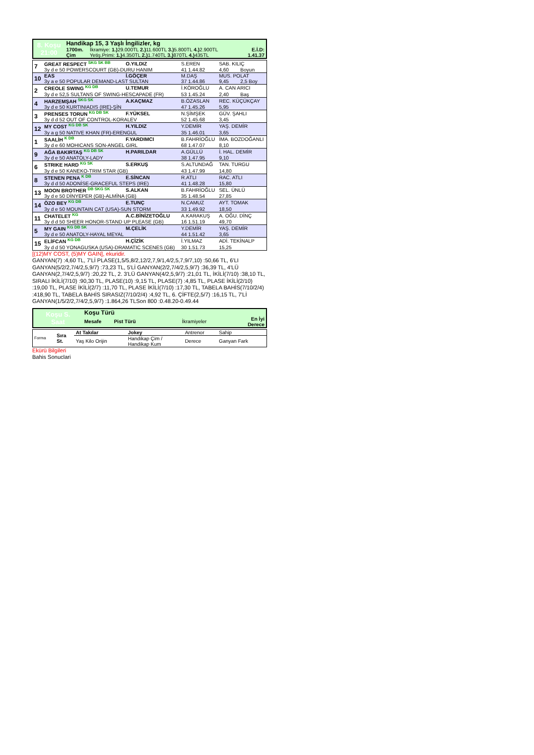| 8. Koşu 21:00 | Handikap 15, 3 Yaşlı İngilizler, kg | | |
| | 1700m. | İkramiye: 1.) 29.000TL 2.) 11.600TL 3.) 5.800TL 4.) 2.900TL | E.İ.D: |
| | Çim | Yetiş.Primi: 1.) 4.350TL 2.) 1.740TL 3.) 870TL 4.) 435TL | 1.41.37 |
| 7 | GREAT RESPECT SKG SK BB | O.YILDIZ | S.EREN | SAB. KILIÇ | |
| | 3y d e 50 POWERSCOURT (GB)-DURU HANIM | | 41 1.44.82 | 4,60 | Boyun |
| 10 | EAS | İ.GÖÇER | M.DAŞ | MUS. POLAT | |
| | 3y a e 50 POPULAR DEMAND-LAST SULTAN | | 37 1.44.86 | 9,45 | 2,5 Boy |
| 2 | CREOLE SWING KG DB | U.TEMUR | İ.KÖROĞLU | A. CAN ARICI | |
| | 3y d e 52,5 SULTANS OF SWING-HESCAPADE (FR) | | 53 1.45.24 | 2,40 | Baş |
| 4 | HARZEMŞAH SKG SK | A.KAÇMAZ | B.ÖZASLAN | REC. KÜÇÜKÇAY | |
| | 3y d e 50 KURTINIADIS (IRE)-ŞİN | | 47 1.45.26 | 5,95 | |
| 3 | PRENSES TORUN KG DB SK | F.YÜKSEL | N.ŞİMŞEK | GÜV. ŞAHLI | |
| | 3y d d 52 OUT OF CONTROL-KORALEV | | 52 1.45.68 | 3,45 | |
| 12 | MY COST KG DB SK | H.YILDIZ | Y.DEMİR | YAŞ. DEMİR | |
| | 3y a g 50 NATIVE KHAN (FR)-ERENGUL | | 35 1.46.01 | 3,65 | |
| 1 | SAALİH K DB | F.YARDIMCI | B.FAHRİOĞLU | İMA. BOZDOĞANLI | |
| | 3y d e 60 MOHICANS SON-ANGEL GIRL | | 68 1.47.07 | 8,10 | |
| 9 | AĞA BAKIRTAŞ KG DB SK | H.PARILDAR | A.GÜLLÜ | İ. HAL. DEMİR | |
| | 3y d e 50 ANATOLY-LADY | | 38 1.47.95 | 9,10 | |
| 6 | STRIKE HARD KG SK | S.ERKUŞ | S.ALTUNDAĞ | TAN. TURGU | |
| | 3y d e 50 KANEKO-TRIM STAR (GB) | | 43 1.47.99 | 14,80 | |
| 8 | STENEN PENA K DB | E.SİNCAN | R.ATLI | RAC. ATLI | |
| | 3y d d 50 ADONİSE-GRACEFUL STEPS (IRE) | | 41 1.48.28 | 15,80 | |
| 13 | MOON BROTHER DB SKG SK | S.ALKAN | B.FAHRİOĞLU | SEL. ÜNLÜ | |
| | 3y d e 50 DİNYEPER (GB)-ALMİNA (GB) | | 35 1.48.54 | 27,85 | |
| 14 | ÖZO BEY KG DB | E.TUNÇ | N.CAMUZ | AYT. TOMAK | |
| | 3y d e 50 MOUNTAIN CAT (USA)-SUN STORM | | 33 1.49.92 | 18,50 | |
| 11 | CHATELET KG | A.C.BİNİZETOĞLU | A.KARAKUŞ | A. OĞU. DİNÇ | |
| | 3y d d 50 SHEER HONOR-STAND UP PLEASE (GB) | | 16 1.51.19 | 49,70 | |
| 5 | MY GAIN KG DB SK | M.ÇELİK | Y.DEMİR | YAŞ. DEMİR | |
| | 3y d e 50 ANATOLY-HAYAL MEYAL | | 44 1.51.42 | 3,65 | |
| 15 | ELİFCAN KG DB | H.ÇİZİK | İ.YILMAZ | ADİ. TEKİNALP | |
| | 3y d d 50 YONAGUSKA (USA)-DRAMATIC SCENES (GB) | | 30 1.51.73 | 15,25 | |
[(12)MY COST, (5)MY GAIN], ekuridir.
GANYAN(7) :4,60 TL, 7'Lİ PLASE(1,5/5,8/2,12/2,7,9/1,4/2,5,7,9/7,10) :50,66 TL, 6'LI GANYAN(5/2/2,7/4/2,5,9/7) :73,23 TL, 5'Lİ GANYAN(2/2,7/4/2,5,9/7) :36,39 TL, 4'LÜ GANYAN(2,7/4/2,5,9/7) :20,22 TL, 2. 3'LÜ GANYAN(4/2,5,9/7) :21,01 TL, İKİLİ(7/10) :38,10 TL, SIRALI İKİLİ(7/10) :90,30 TL, PLASE(10) :9,15 TL, PLASE(7) :4,85 TL, PLASE İKİLİ(2/10) :19,00 TL, PLASE İKİLİ(2/7) :11,70 TL, PLASE İKİLİ(7/10) :17,30 TL, TABELA BAHİS(7/10/2/4) :418,90 TL, TABELA BAHİS SIRASIZ(7/10/2/4) :4,92 TL, 6. ÇİFTE(2,5/7) :16,15 TL, 7'Lİ GANYAN(1/5/2/2,7/4/2,5,9/7) :1.864,26 TLSon 800 :0.48.20-0.49.44
| Koşu S. Saat | Koşu Türü | | |
| | Mesafe Pist Türü | İkramiyeler | En İyi Derece |
| Forma | Sıra St. | At Takılar | Jokey | Antrenor | Sahip |
| | | Yaş Kilo Orijin | Handikap Çim / Handikap Kum | Derece | Ganyan Fark |
Ekürü Bilgileri
Bahis Sonuclari